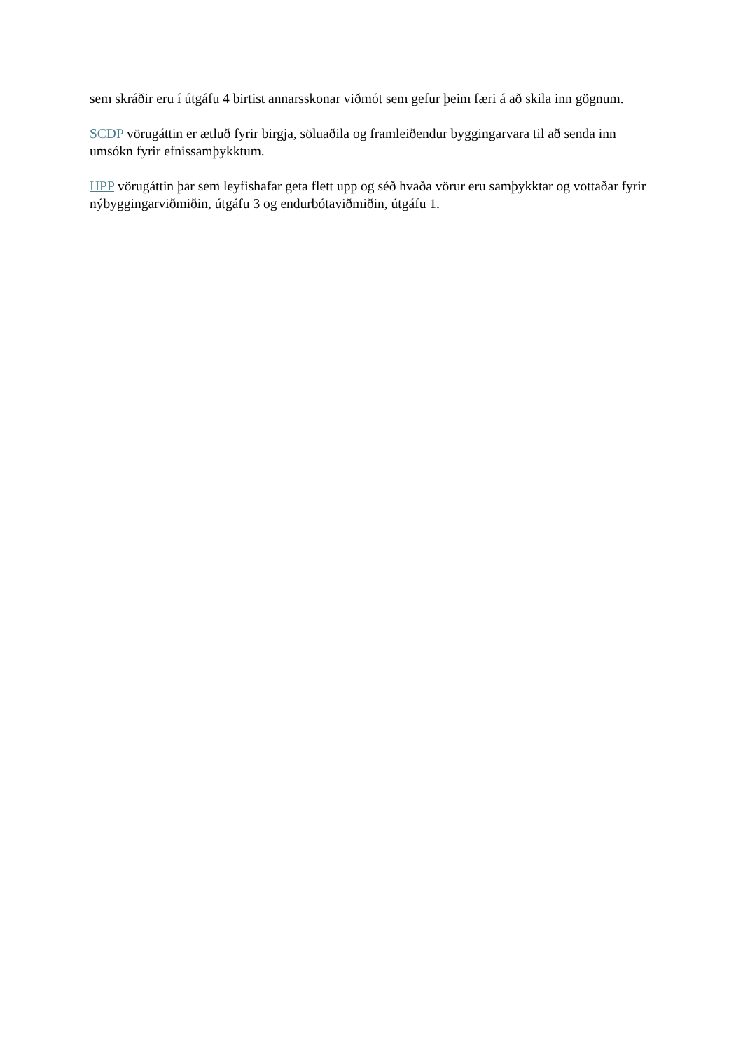sem skráðir eru í útgáfu 4 birtist annarsskonar viðmót sem gefur þeim færi á að skila inn gögnum.
SCDP vörugáttin er ætluð fyrir birgja, söluaðila og framleiðendur byggingarvara til að senda inn umsókn fyrir efnissamþykktum.
HPP vörugáttin þar sem leyfishafar geta flett upp og séð hvaða vörur eru samþykktar og vottaðar fyrir nýbyggingarviðmiðin, útgáfu 3 og endurbótaviðmiðin, útgáfu 1.